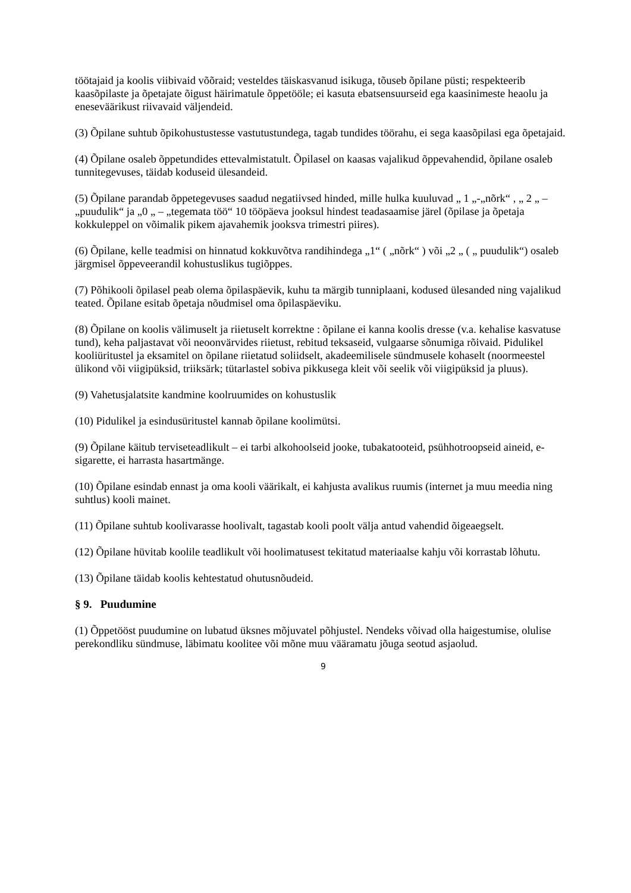töötajaid ja koolis viibivaid võõraid; vesteldes täiskasvanud isikuga, tõuseb õpilane püsti; respekteerib kaasõpilaste ja õpetajate õigust häirimatule õppetööle; ei kasuta ebatsensuurseid ega kaasinimeste heaolu ja eneseväärikust riivavaid väljendeid.
(3) Õpilane suhtub õpikohustustesse vastutustundega, tagab tundides töörahu, ei sega kaasõpilasi ega õpetajaid.
(4) Õpilane osaleb õppetundides ettevalmistatult. Õpilasel on kaasas vajalikud õppevahendid, õpilane osaleb tunnitegevuses, täidab koduseid ülesandeid.
(5) Õpilane parandab õppetegevuses saadud negatiivsed hinded, mille hulka kuuluvad „ 1 „-„nõrk“ , „ 2 „ – „puudulik“ ja „0 „ – „tegemata töö“ 10 tööpäeva jooksul hindest teadasaamise järel (õpilase ja õpetaja kokkuleppel on võimalik pikem ajavahemik jooksva trimestri piires).
(6) Õpilane, kelle teadmisi on hinnatud kokkuvõtva randihindega „1“ ( „nõrk“ ) või „2 „ ( „ puudulik“) osaleb järgmisel õppeveerandil kohustuslikus tugiõppes.
(7) Põhikooli õpilasel peab olema õpilaspäevik, kuhu ta märgib tunniplaani, kodused ülesanded ning vajalikud teated. Õpilane esitab õpetaja nõudmisel oma õpilaspäeviku.
(8) Õpilane on koolis välimuselt ja riietuselt korrektne : õpilane ei kanna koolis dresse (v.a. kehalise kasvatuse tund), keha paljastavat või neoonvärvides riietust, rebitud teksaseid, vulgaarse sõnumiga rõivaid. Pidulikel kooliüritustel ja eksamitel on õpilane riietatud soliidselt, akadeemilisele sündmusele kohaselt (noormeestel ülikond või viigipüksid, triiksärk; tütarlastel sobiva pikkusega kleit või seelik või viigipüksid ja pluus).
(9) Vahetusjalatsite kandmine koolruumides on kohustuslik
(10) Pidulikel ja esindusüritustel kannab õpilane koolimütsi.
(9) Õpilane käitub terviseteadlikult – ei tarbi alkohoolseid jooke, tubakatooteid, psühhotroopseid aineid, e-sigarette, ei harrasta hasartmänge.
(10) Õpilane esindab ennast ja oma kooli väärikalt, ei kahjusta avalikus ruumis (internet ja muu meedia ning suhtlus) kooli mainet.
(11) Õpilane suhtub koolivarasse hoolivalt, tagastab kooli poolt välja antud vahendid õigeaegselt.
(12) Õpilane hüvitab koolile teadlikult või hoolimatusest tekitatud materiaalse kahju või korrastab lõhutu.
(13) Õpilane täidab koolis kehtestatud ohutusnõudeid.
§ 9. Puudumine
(1) Õppetööst puudumine on lubatud üksnes mõjuvatel põhjustel. Nendeks võivad olla haigestumise, olulise perekondliku sündmuse, läbimatu koolitee või mõne muu vääramatu jõuga seotud asjaolud.
9